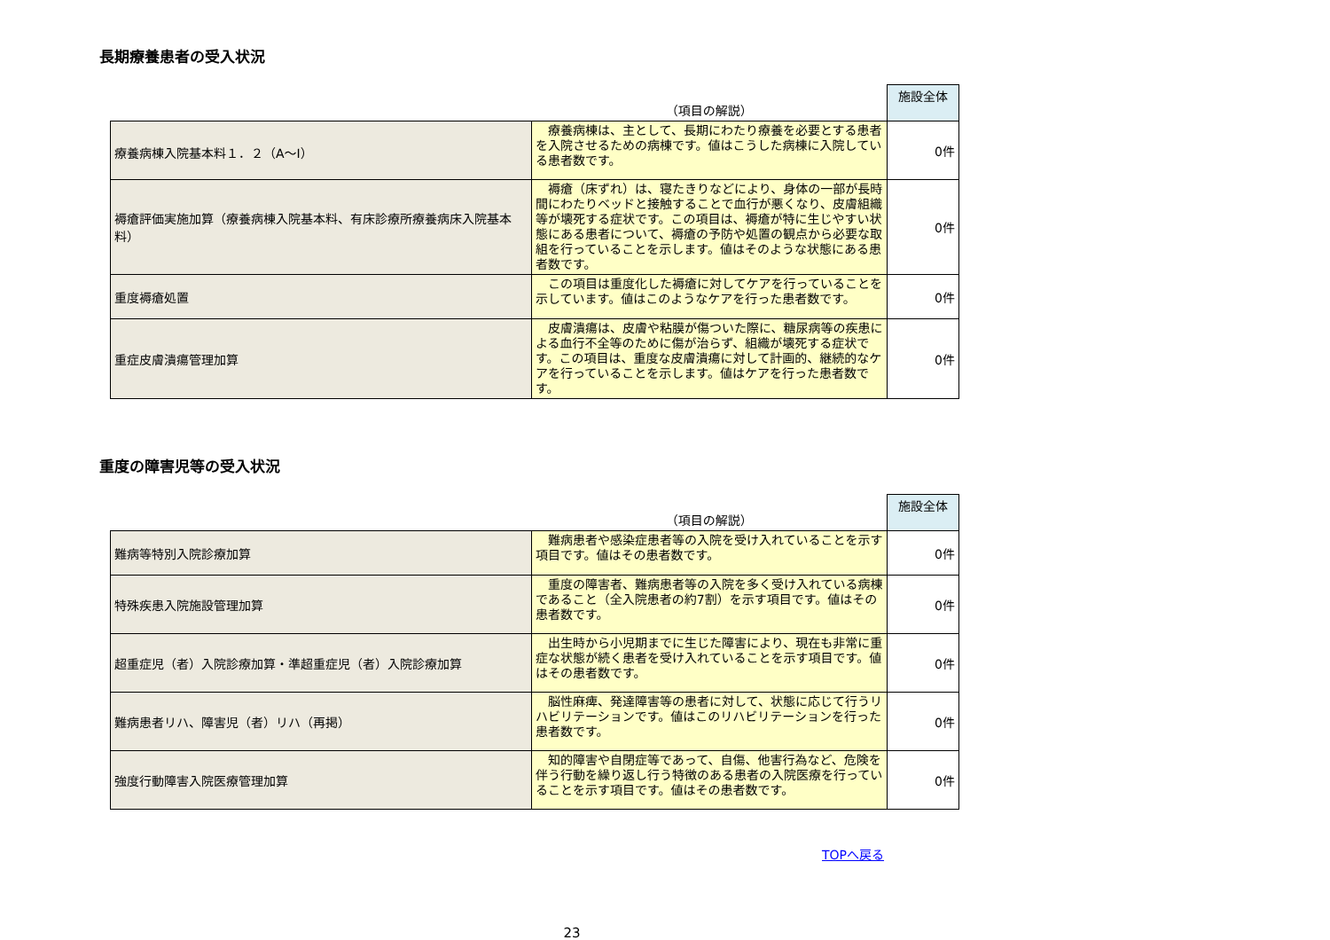長期療養患者の受入状況
| | （項目の解説） | 施設全体 |
| 療養病棟入院基本料１．２（A～I） | 療養病棟は、主として、長期にわたり療養を必要とする患者を入院させるための病棟です。値はこうした病棟に入院している患者数です。 | 0件 |
| 褥瘡評価実施加算（療養病棟入院基本料、有床診療所療養病床入院基本料） | 褥瘡（床ずれ）は、寝たきりなどにより、身体の一部が長時間にわたりベッドと接触することで血行が悪くなり、皮膚組織等が壊死する症状です。この項目は、褥瘡が特に生じやすい状態にある患者について、褥瘡の予防や処置の観点から必要な取組を行っていることを示します。値はそのような状態にある患者数です。 | 0件 |
| 重度褥瘡処置 | この項目は重度化した褥瘡に対してケアを行っていることを示しています。値はこのようなケアを行った患者数です。 | 0件 |
| 重症皮膚潰瘍管理加算 | 皮膚潰瘍は、皮膚や粘膜が傷ついた際に、糖尿病等の疾患による血行不全等のために傷が治らず、組織が壊死する症状です。この項目は、重度な皮膚潰瘍に対して計画的、継続的なケアを行っていることを示します。値はケアを行った患者数です。 | 0件 |
重度の障害児等の受入状況
| | （項目の解説） | 施設全体 |
| 難病等特別入院診療加算 | 難病患者や感染症患者等の入院を受け入れていることを示す項目です。値はその患者数です。 | 0件 |
| 特殊疾患入院施設管理加算 | 重度の障害者、難病患者等の入院を多く受け入れている病棟であること（全入院患者の約7割）を示す項目です。値はその患者数です。 | 0件 |
| 超重症児（者）入院診療加算・準超重症児（者）入院診療加算 | 出生時から小児期までに生じた障害により、現在も非常に重症な状態が続く患者を受け入れていることを示す項目です。値はその患者数です。 | 0件 |
| 難病患者リハ、障害児（者）リハ（再掲） | 脳性麻痺、発達障害等の患者に対して、状態に応じて行うリハビリテーションです。値はこのリハビリテーションを行った患者数です。 | 0件 |
| 強度行動障害入院医療管理加算 | 知的障害や自閉症等であって、自傷、他害行為など、危険を伴う行動を繰り返し行う特徴のある患者の入院医療を行っていることを示す項目です。値はその患者数です。 | 0件 |
TOPへ戻る
23